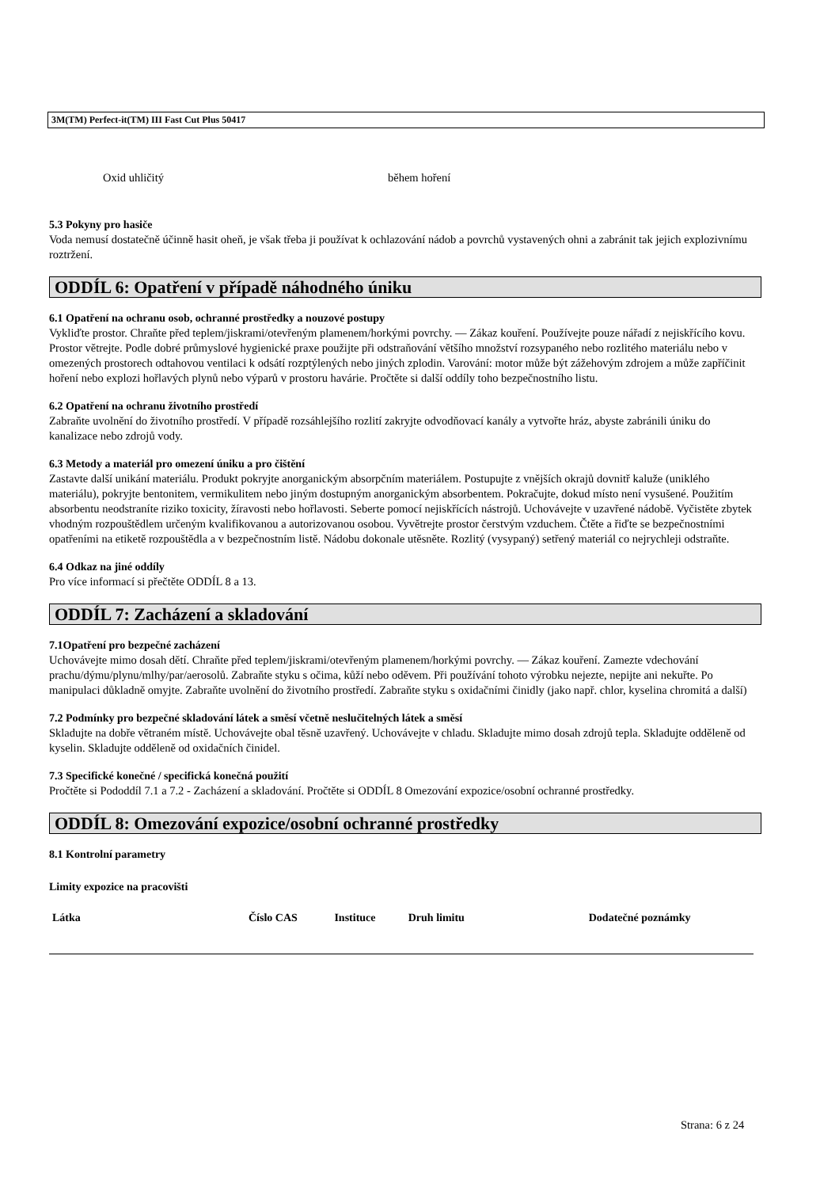3M(TM) Perfect-it(TM) III Fast Cut Plus 50417
Oxid uhličitý během hoření
5.3 Pokyny pro hasiče
Voda nemusí dostatečně účinně hasit oheň, je však třeba ji používat k ochlazování nádob a povrchů vystavených ohni a zabránit tak jejich explozivnímu roztržení.
ODDÍL 6: Opatření v případě náhodného úniku
6.1 Opatření na ochranu osob, ochranné prostředky a nouzové postupy
Vykliďte prostor. Chraňte před teplem/jiskrami/otevřeným plamenem/horkými povrchy. — Zákaz kouření. Používejte pouze nářadí z nejiskřícího kovu. Prostor větrejte. Podle dobré průmyslové hygienické praxe použijte při odstraňování většího množství rozsypaného nebo rozlitého materiálu nebo v omezených prostorech odtahovou ventilaci k odsátí rozptýlených nebo jiných zplodin. Varování: motor může být zážehovým zdrojem a může zapříčinit hoření nebo explozi hořlavých plynů nebo výparů v prostoru havárie. Pročtěte si další oddíly toho bezpečnostního listu.
6.2 Opatření na ochranu životního prostředí
Zabraňte uvolnění do životního prostředí. V případě rozsáhlejšího rozlití zakryjte odvodňovací kanály a vytvořte hráz, abyste zabránili úniku do kanalizace nebo zdrojů vody.
6.3 Metody a materiál pro omezení úniku a pro čištění
Zastavte další unikání materiálu. Produkt pokryjte anorganickým absorpčním materiálem. Postupujte z vnějších okrajů dovnitř kaluže (uniklého materiálu), pokryjte bentonitem, vermikulitem nebo jiným dostupným anorganickým absorbentem. Pokračujte, dokud místo není vysušené. Použitím absorbentu neodstraníte riziko toxicity, žíravosti nebo hořlavosti. Seberte pomocí nejiskřících nástrojů. Uchovávejte v uzavřené nádobě. Vyčistěte zbytek vhodným rozpouštědlem určeným kvalifikovanou a autorizovanou osobou. Vyvětrejte prostor čerstvým vzduchem. Čtěte a řiďte se bezpečnostními opatřeními na etiketě rozpouštědla a v bezpečnostním listě. Nádobu dokonale utěsněte. Rozlitý (vysypaný) setřený materiál co nejrychleji odstraňte.
6.4 Odkaz na jiné oddíly
Pro více informací si přečtěte ODDÍL 8 a 13.
ODDÍL 7: Zacházení a skladování
7.1Opatření pro bezpečné zacházení
Uchovávejte mimo dosah dětí. Chraňte před teplem/jiskrami/otevřeným plamenem/horkými povrchy. — Zákaz kouření. Zamezte vdechování prachu/dýmu/plynu/mlhy/par/aerosolů. Zabraňte styku s očima, kůží nebo oděvem. Při používání tohoto výrobku nejezte, nepijte ani nekuřte. Po manipulaci důkladně omyjte. Zabraňte uvolnění do životního prostředí. Zabraňte styku s oxidačními činidly (jako např. chlor, kyselina chromitá a další)
7.2 Podmínky pro bezpečné skladování látek a směsí včetně neslučitelných látek a směsí
Skladujte na dobře větraném místě. Uchovávejte obal těsně uzavřený. Uchovávejte v chladu. Skladujte mimo dosah zdrojů tepla. Skladujte odděleně od kyselin. Skladujte odděleně od oxidačních činidel.
7.3 Specifické konečné / specifická konečná použití
Pročtěte si Pododdíl 7.1 a 7.2 - Zacházení a skladování. Pročtěte si ODDÍL 8 Omezování expozice/osobní ochranné prostředky.
ODDÍL 8: Omezování expozice/osobní ochranné prostředky
8.1 Kontrolní parametry
Limity expozice na pracovišti
| Látka | Číslo CAS | Instituce | Druh limitu | Dodatečné poznámky |
| --- | --- | --- | --- | --- |
Strana: 6 z 24